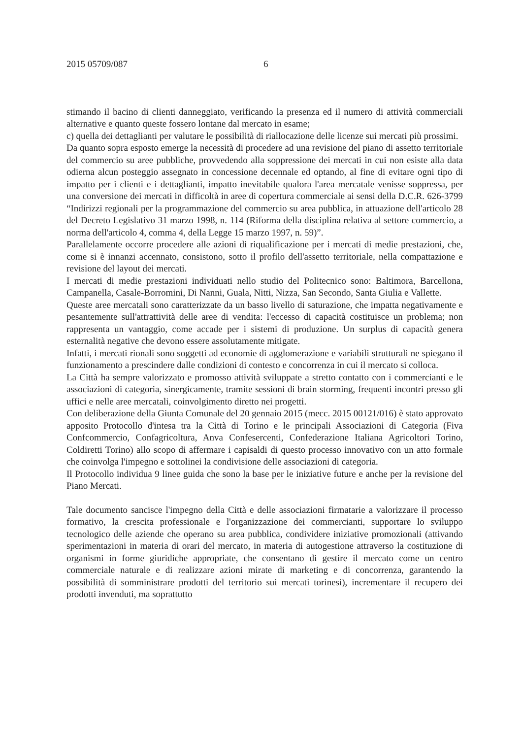2015 05709/087 6
stimando il bacino di clienti danneggiato, verificando la presenza ed il numero di attività commerciali alternative e quanto queste fossero lontane dal mercato in esame;
c) quella dei dettaglianti per valutare le possibilità di riallocazione delle licenze sui mercati più prossimi.
Da quanto sopra esposto emerge la necessità di procedere ad una revisione del piano di assetto territoriale del commercio su aree pubbliche, provvedendo alla soppressione dei mercati in cui non esiste alla data odierna alcun posteggio assegnato in concessione decennale ed optando, al fine di evitare ogni tipo di impatto per i clienti e i dettaglianti, impatto inevitabile qualora l'area mercatale venisse soppressa, per una conversione dei mercati in difficoltà in aree di copertura commerciale ai sensi della D.C.R. 626-3799 “Indirizzi regionali per la programmazione del commercio su area pubblica, in attuazione dell'articolo 28 del Decreto Legislativo 31 marzo 1998, n. 114 (Riforma della disciplina relativa al settore commercio, a norma dell'articolo 4, comma 4, della Legge 15 marzo 1997, n. 59)”.
Parallelamente occorre procedere alle azioni di riqualificazione per i mercati di medie prestazioni, che, come si è innanzi accennato, consistono, sotto il profilo dell'assetto territoriale, nella compattazione e revisione del layout dei mercati.
I mercati di medie prestazioni individuati nello studio del Politecnico sono: Baltimora, Barcellona, Campanella, Casale-Borromini, Di Nanni, Guala, Nitti, Nizza, San Secondo, Santa Giulia e Vallette.
Queste aree mercatali sono caratterizzate da un basso livello di saturazione, che impatta negativamente e pesantemente sull'attrattività delle aree di vendita: l'eccesso di capacità costituisce un problema; non rappresenta un vantaggio, come accade per i sistemi di produzione. Un surplus di capacità genera esternalità negative che devono essere assolutamente mitigate.
Infatti, i mercati rionali sono soggetti ad economie di agglomerazione e variabili strutturali ne spiegano il funzionamento a prescindere dalle condizioni di contesto e concorrenza in cui il mercato si colloca.
La Città ha sempre valorizzato e promosso attività sviluppate a stretto contatto con i commercianti e le associazioni di categoria, sinergicamente, tramite sessioni di brain storming, frequenti incontri presso gli uffici e nelle aree mercatali, coinvolgimento diretto nei progetti.
Con deliberazione della Giunta Comunale del 20 gennaio 2015 (mecc. 2015 00121/016) è stato approvato apposito Protocollo d'intesa tra la Città di Torino e le principali Associazioni di Categoria (Fiva Confcommercio, Confagricoltura, Anva Confesercenti, Confederazione Italiana Agricoltori Torino, Coldiretti Torino) allo scopo di affermare i capisaldi di questo processo innovativo con un atto formale che coinvolga l'impegno e sottolinei la condivisione delle associazioni di categoria.
Il Protocollo individua 9 linee guida che sono la base per le iniziative future e anche per la revisione del Piano Mercati.
Tale documento sancisce l'impegno della Città e delle associazioni firmatarie a valorizzare il processo formativo, la crescita professionale e l'organizzazione dei commercianti, supportare lo sviluppo tecnologico delle aziende che operano su area pubblica, condividere iniziative promozionali (attivando sperimentazioni in materia di orari del mercato, in materia di autogestione attraverso la costituzione di organismi in forme giuridiche appropriate, che consentano di gestire il mercato come un centro commerciale naturale e di realizzare azioni mirate di marketing e di concorrenza, garantendo la possibilità di somministrare prodotti del territorio sui mercati torinesi), incrementare il recupero dei prodotti invenduti, ma soprattutto